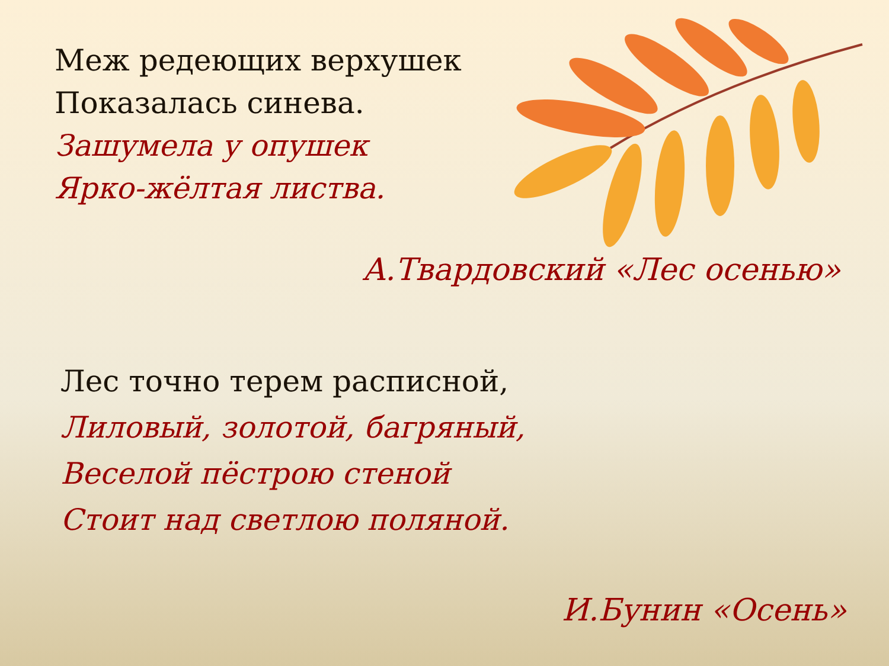Меж редеющих верхушек
Показалась синева.
Зашумела у опушек
Ярко-жёлтая листва.
А.Твардовский «Лес осенью»
Лес точно терем расписной,
Лиловый, золотой, багряный,
Веселой пёстрою стеной
Стоит над светлою поляной.
И.Бунин «Осень»